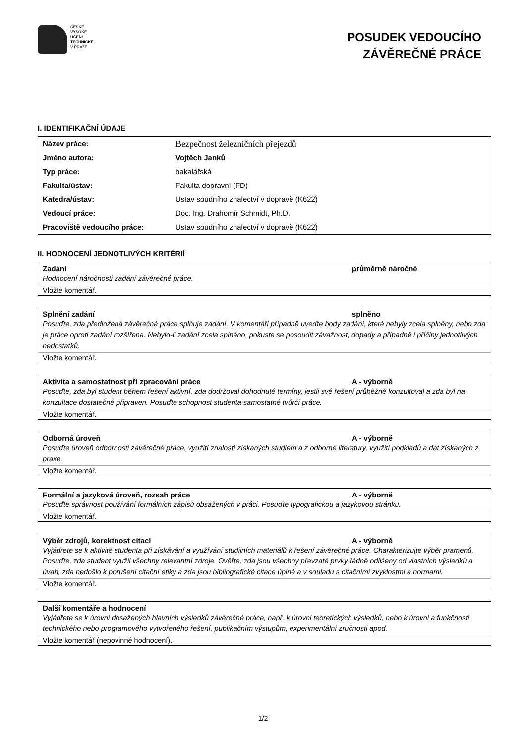ČESKÉ
VYSOKÉ
UČENÍ
TECHNICKÉ
V PRAZE
POSUDEK VEDOUCÍHO
ZÁVĚREČNÉ PRÁCE
I. IDENTIFIKAČNÍ ÚDAJE
| Název práce: | Bezpečnost železničních přejezdů |
| Jméno autora: | Vojtěch Janků |
| Typ práce: | bakalářská |
| Fakulta/ústav: | Fakulta dopravní (FD) |
| Katedra/ústav: | Ustav soudního znalectví v dopravě (K622) |
| Vedoucí práce: | Doc. Ing. Drahomír Schmidt, Ph.D. |
| Pracoviště vedoucího práce: | Ustav soudního znalectví v dopravě (K622) |
II. HODNOCENÍ JEDNOTLIVÝCH KRITÉRIÍ
Zadání průměrně náročné
Hodnocení náročnosti zadání závěrečné práce.
Vložte komentář.
Splnění zadání splněno
Posuďte, zda předložená závěrečná práce splňuje zadání. V komentáři případně uveďte body zadání, které nebyly zcela splněny, nebo zda je práce oproti zadání rozšířena. Nebylo-li zadání zcela splněno, pokuste se posoudit závažnost, dopady a případně i příčiny jednotlivých nedostatků.
Vložte komentář.
Aktivita a samostatnost při zpracování práce A - výborně
Posuďte, zda byl student během řešení aktivní, zda dodržoval dohodnuté termíny, jestli své řešení průběžně konzultoval a zda byl na konzultace dostatečně připraven. Posuďte schopnost studenta samostatné tvůrčí práce.
Vložte komentář.
Odborná úroveň A - výborně
Posuďte úroveň odbornosti závěrečné práce, využití znalostí získaných studiem a z odborné literatury, využití podkladů a dat získaných z praxe.
Vložte komentář.
Formální a jazyková úroveň, rozsah práce A - výborně
Posuďte správnost používání formálních zápisů obsažených v práci. Posuďte typografickou a jazykovou stránku.
Vložte komentář.
Výběr zdrojů, korektnost citací A - výborně
Vyjádřete se k aktivitě studenta při získávání a využívání studijních materiálů k řešení závěrečné práce. Charakterizujte výběr pramenů. Posuďte, zda student využil všechny relevantní zdroje. Ověřte, zda jsou všechny převzaté prvky řádně odlišeny od vlastních výsledků a úvah, zda nedošlo k porušení citační etiky a zda jsou bibliografické citace úplné a v souladu s citačními zvyklostmi a normami.
Vložte komentář.
Další komentáře a hodnocení
Vyjádřete se k úrovni dosažených hlavních výsledků závěrečné práce, např. k úrovni teoretických výsledků, nebo k úrovni a funkčnosti technického nebo programového vytvořeného řešení, publikačním výstupům, experimentální zručnosti apod.
Vložte komentář (nepovinné hodnocení).
1/2